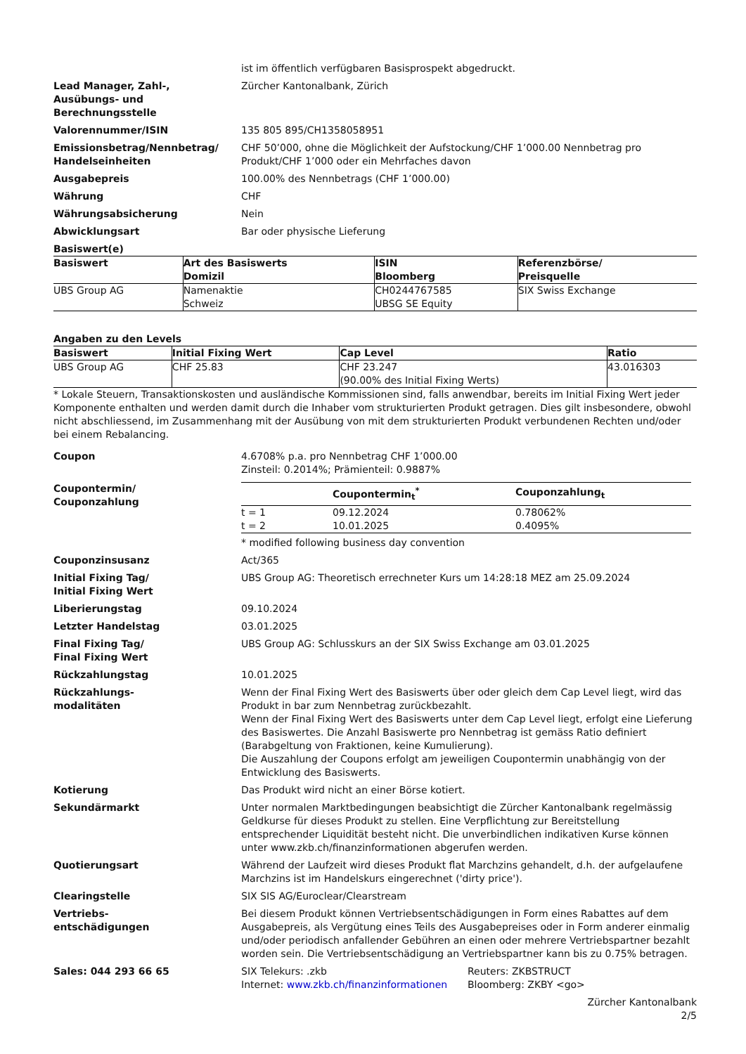ist im öffentlich verfügbaren Basisprospekt abgedruckt.
Lead Manager, Zahl-,
Ausübungs- und
Berechnungsstelle
Zürcher Kantonalbank, Zürich
Valorennummer/ISIN 135 805 895/CH1358058951
Emissionsbetrag/Nennbetrag/
Handelseinheiten
CHF 50’000, ohne die Möglichkeit der Aufstockung/CHF 1’000.00 Nennbetrag pro Produkt/CHF 1’000 oder ein Mehrfaches davon
Ausgabepreis 100.00% des Nennbetrags (CHF 1’000.00)
Währung CHF
Währungsabsicherung Nein
Abwicklungsart Bar oder physische Lieferung
Basiswert(e)
| Basiswert | Art des Basiswerts Domizil | ISIN Bloomberg | Referenzbörse/ Preisquelle |
| --- | --- | --- | --- |
| UBS Group AG | Namenaktie Schweiz | CH0244767585 UBSG SE Equity | SIX Swiss Exchange |
Angaben zu den Levels
| Basiswert | Initial Fixing Wert | Cap Level | Ratio |
| --- | --- | --- | --- |
| UBS Group AG | CHF 25.83 | CHF 23.247 (90.00% des Initial Fixing Werts) | 43.016303 |
* Lokale Steuern, Transaktionskosten und ausländische Kommissionen sind, falls anwendbar, bereits im Initial Fixing Wert jeder Komponente enthalten und werden damit durch die Inhaber vom strukturierten Produkt getragen. Dies gilt insbesondere, obwohl nicht abschliessend, im Zusammenhang mit der Ausübung von mit dem strukturierten Produkt verbundenen Rechten und/oder bei einem Rebalancing.
Coupon 4.6708% p.a. pro Nennbetrag CHF 1’000.00
Zinsteil: 0.2014%; Prämienteil: 0.9887%
Coupontermin/
Couponzahlung
| | Coupontermin<sub>t</sub><sup>*</sup> | Couponzahlung<sub>t</sub> |
| --- | --- | --- |
| t = 1 | 09.12.2024 | 0.78062% |
| t = 2 | 10.01.2025 | 0.4095% |
* modified following business day convention
Couponzinsusanz Act/365
Initial Fixing Tag/
Initial Fixing Wert
UBS Group AG: Theoretisch errechneter Kurs um 14:28:18 MEZ am 25.09.2024
Liberierungstag 09.10.2024
Letzter Handelstag 03.01.2025
Final Fixing Tag/
Final Fixing Wert
UBS Group AG: Schlusskurs an der SIX Swiss Exchange am 03.01.2025
Rückzahlungstag 10.01.2025
Rückzahlungs-
modalitäten
Wenn der Final Fixing Wert des Basiswerts über oder gleich dem Cap Level liegt, wird das Produkt in bar zum Nennbetrag zurückbezahlt.
Wenn der Final Fixing Wert des Basiswerts unter dem Cap Level liegt, erfolgt eine Lieferung des Basiswertes. Die Anzahl Basiswerte pro Nennbetrag ist gemäss Ratio definiert (Barabgeltung von Fraktionen, keine Kumulierung).
Die Auszahlung der Coupons erfolgt am jeweiligen Coupontermin unabhängig von der Entwicklung des Basiswerts.
Kotierung Das Produkt wird nicht an einer Börse kotiert.
Sekundärmarkt Unter normalen Marktbedingungen beabsichtigt die Zürcher Kantonalbank regelmässig Geldkurse für dieses Produkt zu stellen. Eine Verpflichtung zur Bereitstellung entsprechender Liquidität besteht nicht. Die unverbindlichen indikativen Kurse können unter www.zkb.ch/finanzinformationen abgerufen werden.
Quotierungsart Während der Laufzeit wird dieses Produkt flat Marchzins gehandelt, d.h. der aufgelaufene Marchzins ist im Handelskurs eingerechnet ('dirty price').
Clearingstelle SIX SIS AG/Euroclear/Clearstream
Vertriebs-
entschädigungen
Bei diesem Produkt können Vertriebsentschädigungen in Form eines Rabattes auf dem Ausgabepreis, als Vergütung eines Teils des Ausgabepreises oder in Form anderer einmalig und/oder periodisch anfallender Gebühren an einen oder mehrere Vertriebspartner bezahlt worden sein. Die Vertriebsentschädigung an Vertriebspartner kann bis zu 0.75% betragen.
Sales: 044 293 66 65 SIX Telekurs: .zkb
Internet: www.zkb.ch/finanzinformationen
Reuters: ZKBSTRUCT
Bloomberg: ZKBY <go>
Zürcher Kantonalbank
2/5